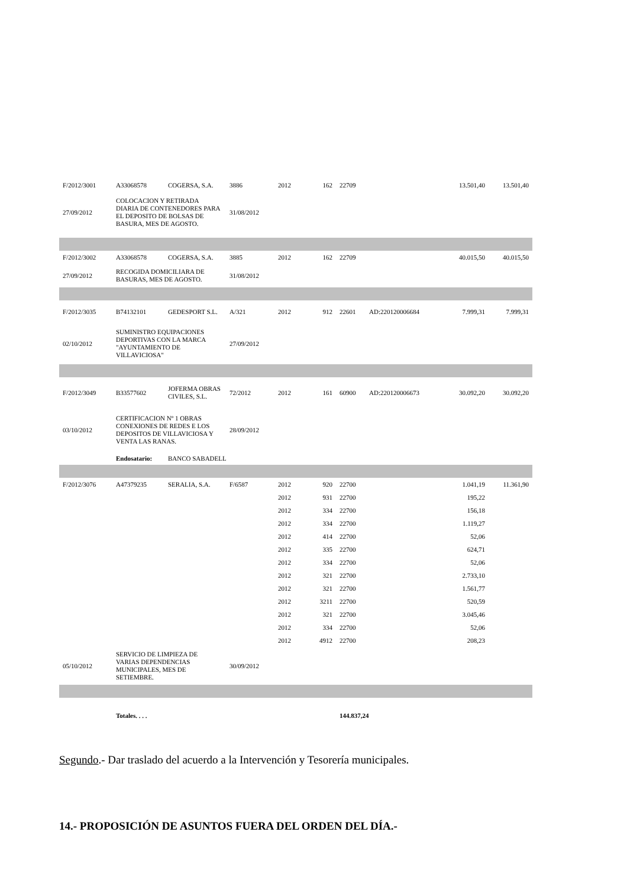| F/2012/3001 | A33068578 | COGERSA, S.A. | 3886 | 2012 | 162 | 22709 | | 13.501,40 | 13.501,40 |
| 27/09/2012 | COLOCACION Y RETIRADA DIARIA DE CONTENEDORES PARA EL DEPOSITO DE BOLSAS DE BASURA, MES DE AGOSTO. | | 31/08/2012 | | | | | | |
| F/2012/3002 | A33068578 | COGERSA, S.A. | 3885 | 2012 | 162 | 22709 | | 40.015,50 | 40.015,50 |
| 27/09/2012 | RECOGIDA DOMICILIARA DE BASURAS, MES DE AGOSTO. | | 31/08/2012 | | | | | | |
| F/2012/3035 | B74132101 | GEDESPORT S.L. | A/321 | 2012 | 912 | 22601 | AD:220120006684 | 7.999,31 | 7.999,31 |
| 02/10/2012 | SUMINISTRO EQUIPACIONES DEPORTIVAS CON LA MARCA "AYUNTAMIENTO DE VILLAVICIOSA" | | 27/09/2012 | | | | | | |
| F/2012/3049 | B33577602 | JOFERMA OBRAS CIVILES, S.L. | 72/2012 | 2012 | 161 | 60900 | AD:220120006673 | 30.092,20 | 30.092,20 |
| 03/10/2012 | CERTIFICACION Nº 1 OBRAS CONEXIONES DE REDES E LOS DEPOSITOS DE VILLAVICIOSA Y VENTA LAS RANAS. | | 28/09/2012 | | | | | | |
| | Endosatario: | BANCO SABADELL | | | | | | | |
| F/2012/3076 | A47379235 | SERALIA, S.A. | F/6587 | 2012 | 920 | 22700 | | 1.041,19 | 11.361,90 |
| | | | | 2012 | 931 | 22700 | | 195,22 | |
| | | | | 2012 | 334 | 22700 | | 156,18 | |
| | | | | 2012 | 334 | 22700 | | 1.119,27 | |
| | | | | 2012 | 414 | 22700 | | 52,06 | |
| | | | | 2012 | 335 | 22700 | | 624,71 | |
| | | | | 2012 | 334 | 22700 | | 52,06 | |
| | | | | 2012 | 321 | 22700 | | 2.733,10 | |
| | | | | 2012 | 321 | 22700 | | 1.561,77 | |
| | | | | 2012 | 3211 | 22700 | | 520,59 | |
| | | | | 2012 | 321 | 22700 | | 3.045,46 | |
| | | | | 2012 | 334 | 22700 | | 52,06 | |
| | | | | 2012 | 4912 | 22700 | | 208,23 | |
| 05/10/2012 | SERVICIO DE LIMPIEZA DE VARIAS DEPENDENCIAS MUNICIPALES, MES DE SETIEMBRE. | | 30/09/2012 | | | | | | |
| | Totales. . . . | | | | | 144.837,24 | | | |
Segundo.- Dar traslado del acuerdo a la Intervención y Tesorería municipales.
14.- PROPOSICIÓN DE ASUNTOS FUERA DEL ORDEN DEL DÍA.-